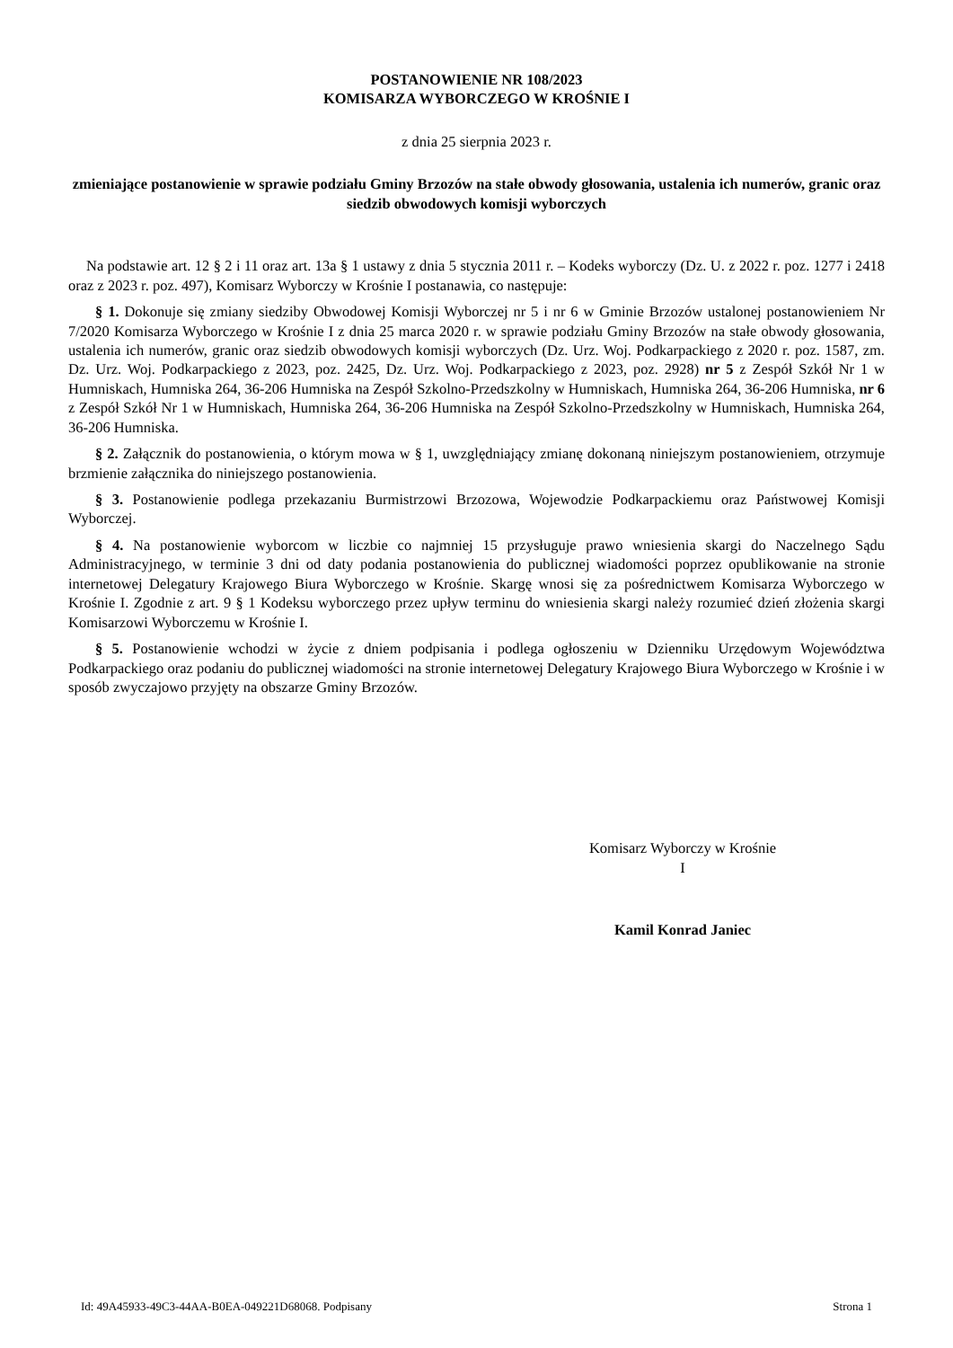POSTANOWIENIE NR 108/2023
KOMISARZA WYBORCZEGO W KROŚNIE I
z dnia 25 sierpnia 2023 r.
zmieniające postanowienie w sprawie podziału Gminy Brzozów na stałe obwody głosowania, ustalenia ich numerów, granic oraz siedzib obwodowych komisji wyborczych
Na podstawie art. 12 § 2 i 11 oraz art. 13a § 1 ustawy z dnia 5 stycznia 2011 r. – Kodeks wyborczy (Dz. U. z 2022 r. poz. 1277 i 2418 oraz z 2023 r. poz. 497), Komisarz Wyborczy w Krośnie I postanawia, co następuje:
§ 1. Dokonuje się zmiany siedziby Obwodowej Komisji Wyborczej nr 5 i nr 6 w Gminie Brzozów ustalonej postanowieniem Nr 7/2020 Komisarza Wyborczego w Krośnie I z dnia 25 marca 2020 r. w sprawie podziału Gminy Brzozów na stałe obwody głosowania, ustalenia ich numerów, granic oraz siedzib obwodowych komisji wyborczych (Dz. Urz. Woj. Podkarpackiego z 2020 r. poz. 1587, zm. Dz. Urz. Woj. Podkarpackiego z 2023, poz. 2425, Dz. Urz. Woj. Podkarpackiego z 2023, poz. 2928) nr 5 z Zespół Szkół Nr 1 w Humniskach, Humniska 264, 36-206 Humniska na Zespół Szkolno-Przedszkolny w Humniskach, Humniska 264, 36-206 Humniska, nr 6 z Zespół Szkół Nr 1 w Humniskach, Humniska 264, 36-206 Humniska na Zespół Szkolno-Przedszkolny w Humniskach, Humniska 264, 36-206 Humniska.
§ 2. Załącznik do postanowienia, o którym mowa w § 1, uwzględniający zmianę dokonaną niniejszym postanowieniem, otrzymuje brzmienie załącznika do niniejszego postanowienia.
§ 3. Postanowienie podlega przekazaniu Burmistrzowi Brzozowa, Wojewodzie Podkarpackiemu oraz Państwowej Komisji Wyborczej.
§ 4. Na postanowienie wyborcom w liczbie co najmniej 15 przysługuje prawo wniesienia skargi do Naczelnego Sądu Administracyjnego, w terminie 3 dni od daty podania postanowienia do publicznej wiadomości poprzez opublikowanie na stronie internetowej Delegatury Krajowego Biura Wyborczego w Krośnie. Skargę wnosi się za pośrednictwem Komisarza Wyborczego w Krośnie I. Zgodnie z art. 9 § 1 Kodeksu wyborczego przez upływ terminu do wniesienia skargi należy rozumieć dzień złożenia skargi Komisarzowi Wyborczemu w Krośnie I.
§ 5. Postanowienie wchodzi w życie z dniem podpisania i podlega ogłoszeniu w Dzienniku Urzędowym Województwa Podkarpackiego oraz podaniu do publicznej wiadomości na stronie internetowej Delegatury Krajowego Biura Wyborczego w Krośnie i w sposób zwyczajowo przyjęty na obszarze Gminy Brzozów.
Komisarz Wyborczy w Krośnie
I
Kamil Konrad Janiec
Id: 49A45933-49C3-44AA-B0EA-049221D68068. Podpisany Strona 1